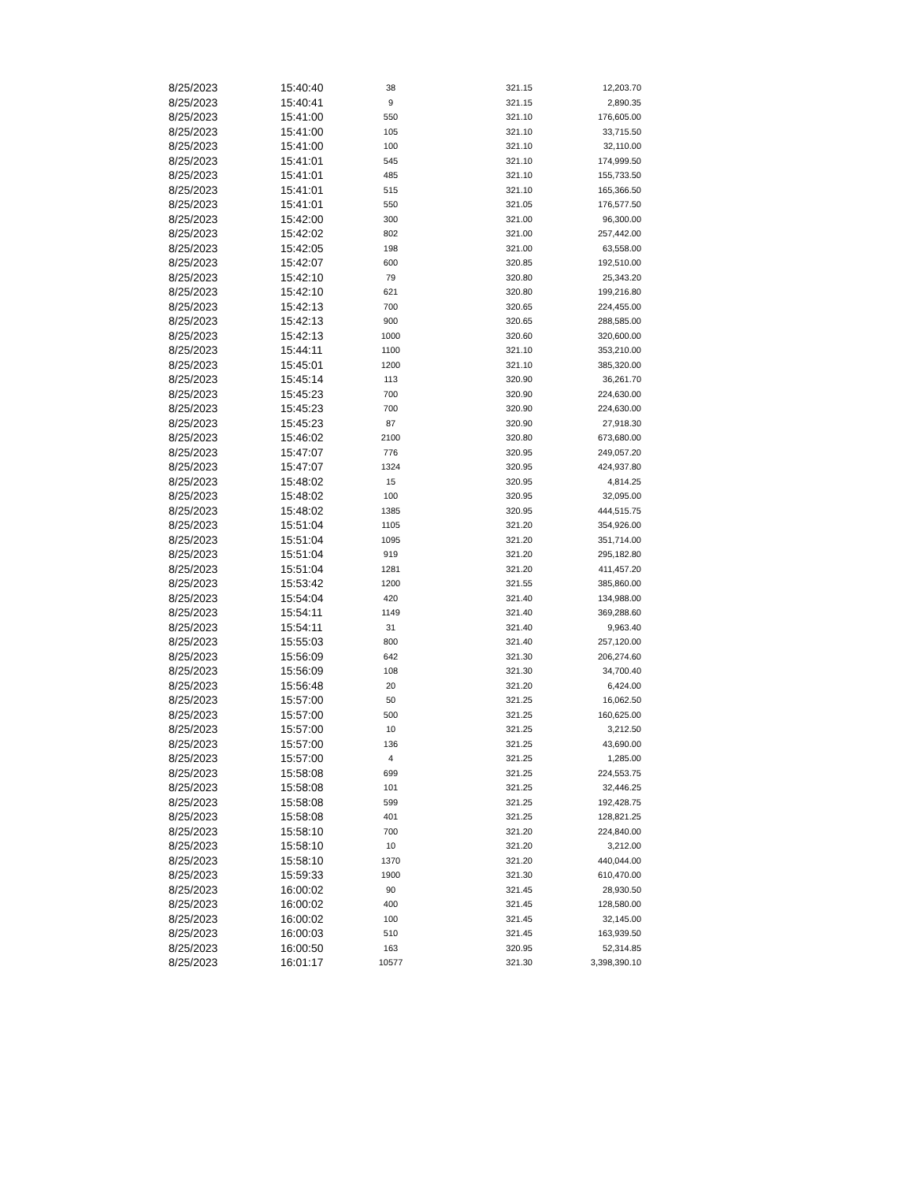| 8/25/2023 | 15:40:40 | 38 | 321.15 | 12,203.70 |
| 8/25/2023 | 15:40:41 | 9 | 321.15 | 2,890.35 |
| 8/25/2023 | 15:41:00 | 550 | 321.10 | 176,605.00 |
| 8/25/2023 | 15:41:00 | 105 | 321.10 | 33,715.50 |
| 8/25/2023 | 15:41:00 | 100 | 321.10 | 32,110.00 |
| 8/25/2023 | 15:41:01 | 545 | 321.10 | 174,999.50 |
| 8/25/2023 | 15:41:01 | 485 | 321.10 | 155,733.50 |
| 8/25/2023 | 15:41:01 | 515 | 321.10 | 165,366.50 |
| 8/25/2023 | 15:41:01 | 550 | 321.05 | 176,577.50 |
| 8/25/2023 | 15:42:00 | 300 | 321.00 | 96,300.00 |
| 8/25/2023 | 15:42:02 | 802 | 321.00 | 257,442.00 |
| 8/25/2023 | 15:42:05 | 198 | 321.00 | 63,558.00 |
| 8/25/2023 | 15:42:07 | 600 | 320.85 | 192,510.00 |
| 8/25/2023 | 15:42:10 | 79 | 320.80 | 25,343.20 |
| 8/25/2023 | 15:42:10 | 621 | 320.80 | 199,216.80 |
| 8/25/2023 | 15:42:13 | 700 | 320.65 | 224,455.00 |
| 8/25/2023 | 15:42:13 | 900 | 320.65 | 288,585.00 |
| 8/25/2023 | 15:42:13 | 1000 | 320.60 | 320,600.00 |
| 8/25/2023 | 15:44:11 | 1100 | 321.10 | 353,210.00 |
| 8/25/2023 | 15:45:01 | 1200 | 321.10 | 385,320.00 |
| 8/25/2023 | 15:45:14 | 113 | 320.90 | 36,261.70 |
| 8/25/2023 | 15:45:23 | 700 | 320.90 | 224,630.00 |
| 8/25/2023 | 15:45:23 | 700 | 320.90 | 224,630.00 |
| 8/25/2023 | 15:45:23 | 87 | 320.90 | 27,918.30 |
| 8/25/2023 | 15:46:02 | 2100 | 320.80 | 673,680.00 |
| 8/25/2023 | 15:47:07 | 776 | 320.95 | 249,057.20 |
| 8/25/2023 | 15:47:07 | 1324 | 320.95 | 424,937.80 |
| 8/25/2023 | 15:48:02 | 15 | 320.95 | 4,814.25 |
| 8/25/2023 | 15:48:02 | 100 | 320.95 | 32,095.00 |
| 8/25/2023 | 15:48:02 | 1385 | 320.95 | 444,515.75 |
| 8/25/2023 | 15:51:04 | 1105 | 321.20 | 354,926.00 |
| 8/25/2023 | 15:51:04 | 1095 | 321.20 | 351,714.00 |
| 8/25/2023 | 15:51:04 | 919 | 321.20 | 295,182.80 |
| 8/25/2023 | 15:51:04 | 1281 | 321.20 | 411,457.20 |
| 8/25/2023 | 15:53:42 | 1200 | 321.55 | 385,860.00 |
| 8/25/2023 | 15:54:04 | 420 | 321.40 | 134,988.00 |
| 8/25/2023 | 15:54:11 | 1149 | 321.40 | 369,288.60 |
| 8/25/2023 | 15:54:11 | 31 | 321.40 | 9,963.40 |
| 8/25/2023 | 15:55:03 | 800 | 321.40 | 257,120.00 |
| 8/25/2023 | 15:56:09 | 642 | 321.30 | 206,274.60 |
| 8/25/2023 | 15:56:09 | 108 | 321.30 | 34,700.40 |
| 8/25/2023 | 15:56:48 | 20 | 321.20 | 6,424.00 |
| 8/25/2023 | 15:57:00 | 50 | 321.25 | 16,062.50 |
| 8/25/2023 | 15:57:00 | 500 | 321.25 | 160,625.00 |
| 8/25/2023 | 15:57:00 | 10 | 321.25 | 3,212.50 |
| 8/25/2023 | 15:57:00 | 136 | 321.25 | 43,690.00 |
| 8/25/2023 | 15:57:00 | 4 | 321.25 | 1,285.00 |
| 8/25/2023 | 15:58:08 | 699 | 321.25 | 224,553.75 |
| 8/25/2023 | 15:58:08 | 101 | 321.25 | 32,446.25 |
| 8/25/2023 | 15:58:08 | 599 | 321.25 | 192,428.75 |
| 8/25/2023 | 15:58:08 | 401 | 321.25 | 128,821.25 |
| 8/25/2023 | 15:58:10 | 700 | 321.20 | 224,840.00 |
| 8/25/2023 | 15:58:10 | 10 | 321.20 | 3,212.00 |
| 8/25/2023 | 15:58:10 | 1370 | 321.20 | 440,044.00 |
| 8/25/2023 | 15:59:33 | 1900 | 321.30 | 610,470.00 |
| 8/25/2023 | 16:00:02 | 90 | 321.45 | 28,930.50 |
| 8/25/2023 | 16:00:02 | 400 | 321.45 | 128,580.00 |
| 8/25/2023 | 16:00:02 | 100 | 321.45 | 32,145.00 |
| 8/25/2023 | 16:00:03 | 510 | 321.45 | 163,939.50 |
| 8/25/2023 | 16:00:50 | 163 | 320.95 | 52,314.85 |
| 8/25/2023 | 16:01:17 | 10577 | 321.30 | 3,398,390.10 |